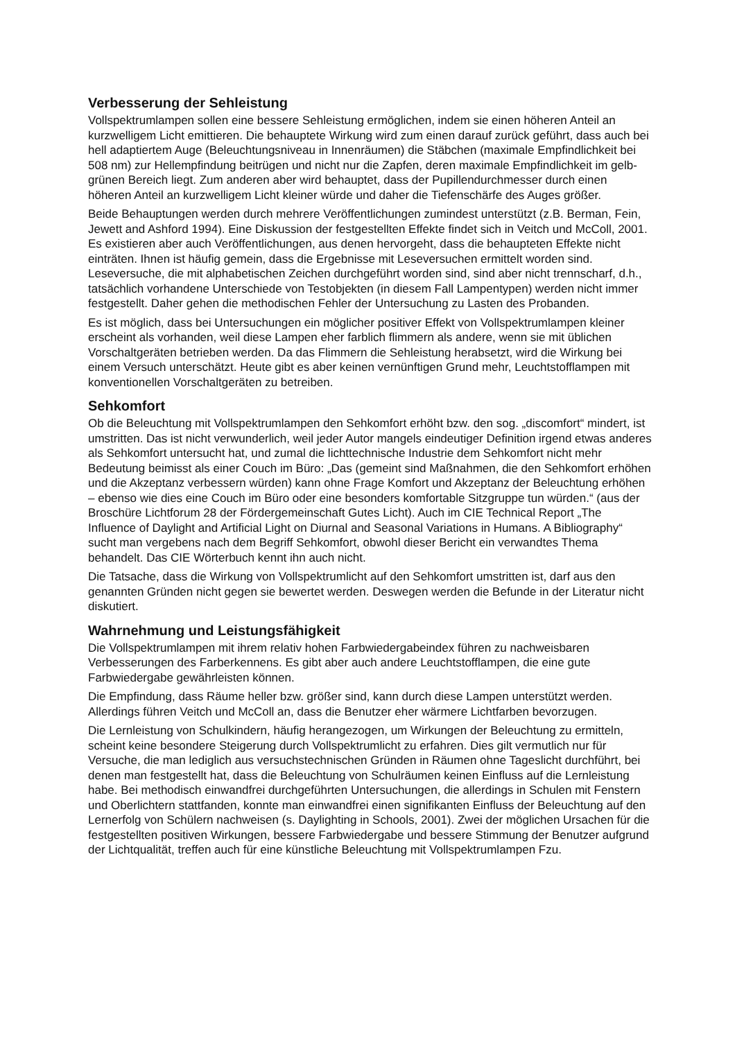Verbesserung der Sehleistung
Vollspektrumlampen sollen eine bessere Sehleistung ermöglichen, indem sie einen höheren Anteil an kurzwelligem Licht emittieren. Die behauptete Wirkung wird zum einen darauf zurück geführt, dass auch bei hell adaptiertem Auge (Beleuchtungsniveau in Innenräumen) die Stäbchen (maximale Empfindlichkeit bei 508 nm) zur Hellempfindung beitrügen und nicht nur die Zapfen, deren maximale Empfindlichkeit im gelb-grünen Bereich liegt. Zum anderen aber wird behauptet, dass der Pupillendurchmesser durch einen höheren Anteil an kurzwelligem Licht kleiner würde und daher die Tiefenschärfe des Auges größer.
Beide Behauptungen werden durch mehrere Veröffentlichungen zumindest unterstützt (z.B. Berman, Fein, Jewett and Ashford 1994). Eine Diskussion der festgestellten Effekte findet sich in Veitch und McColl, 2001. Es existieren aber auch Veröffentlichungen, aus denen hervorgeht, dass die behaupteten Effekte nicht einträten. Ihnen ist häufig gemein, dass die Ergebnisse mit Leseversuchen ermittelt worden sind. Leseversuche, die mit alphabetischen Zeichen durchgeführt worden sind, sind aber nicht trennscharf, d.h., tatsächlich vorhandene Unterschiede von Testobjekten (in diesem Fall Lampentypen) werden nicht immer festgestellt. Daher gehen die methodischen Fehler der Untersuchung zu Lasten des Probanden.
Es ist möglich, dass bei Untersuchungen ein möglicher positiver Effekt von Vollspektrumlampen kleiner erscheint als vorhanden, weil diese Lampen eher farblich flimmern als andere, wenn sie mit üblichen Vorschaltgeräten betrieben werden. Da das Flimmern die Sehleistung herabsetzt, wird die Wirkung bei einem Versuch unterschätzt. Heute gibt es aber keinen vernünftigen Grund mehr, Leuchtstofflampen mit konventionellen Vorschaltgeräten zu betreiben.
Sehkomfort
Ob die Beleuchtung mit Vollspektrumlampen den Sehkomfort erhöht bzw. den sog. „discomfort“ mindert, ist umstritten. Das ist nicht verwunderlich, weil jeder Autor mangels eindeutiger Definition irgend etwas anderes als Sehkomfort untersucht hat, und zumal die lichttechnische Industrie dem Sehkomfort nicht mehr Bedeutung beimisst als einer Couch im Büro: „Das (gemeint sind Maßnahmen, die den Sehkomfort erhöhen und die Akzeptanz verbessern würden) kann ohne Frage Komfort und Akzeptanz der Beleuchtung erhöhen – ebenso wie dies eine Couch im Büro oder eine besonders komfortable Sitzgruppe tun würden.“ (aus der Broschüre Lichtforum 28 der Fördergemeinschaft Gutes Licht). Auch im CIE Technical Report „The Influence of Daylight and Artificial Light on Diurnal and Seasonal Variations in Humans. A Bibliography“ sucht man vergebens nach dem Begriff Sehkomfort, obwohl dieser Bericht ein verwandtes Thema behandelt. Das CIE Wörterbuch kennt ihn auch nicht.
Die Tatsache, dass die Wirkung von Vollspektrumlicht auf den Sehkomfort umstritten ist, darf aus den genannten Gründen nicht gegen sie bewertet werden. Deswegen werden die Befunde in der Literatur nicht diskutiert.
Wahrnehmung und Leistungsfähigkeit
Die Vollspektrumlampen mit ihrem relativ hohen Farbwiedergabeindex führen zu nachweisbaren Verbesserungen des Farberkennens. Es gibt aber auch andere Leuchtstofflampen, die eine gute Farbwiedergabe gewährleisten können.
Die Empfindung, dass Räume heller bzw. größer sind, kann durch diese Lampen unterstützt werden. Allerdings führen Veitch und McColl an, dass die Benutzer eher wärmere Lichtfarben bevorzugen.
Die Lernleistung von Schulkindern, häufig herangezogen, um Wirkungen der Beleuchtung zu ermitteln, scheint keine besondere Steigerung durch Vollspektrumlicht zu erfahren. Dies gilt vermutlich nur für Versuche, die man lediglich aus versuchstechnischen Gründen in Räumen ohne Tageslicht durchführt, bei denen man festgestellt hat, dass die Beleuchtung von Schulräumen keinen Einfluss auf die Lernleistung habe. Bei methodisch einwandfrei durchgeführten Untersuchungen, die allerdings in Schulen mit Fenstern und Oberlichtern stattfanden, konnte man einwandfrei einen signifikanten Einfluss der Beleuchtung auf den Lernerfolg von Schülern nachweisen (s. Daylighting in Schools, 2001). Zwei der möglichen Ursachen für die festgestellten positiven Wirkungen, bessere Farbwiedergabe und bessere Stimmung der Benutzer aufgrund der Lichtqualität, treffen auch für eine künstliche Beleuchtung mit Vollspektrumlampen Fzu.